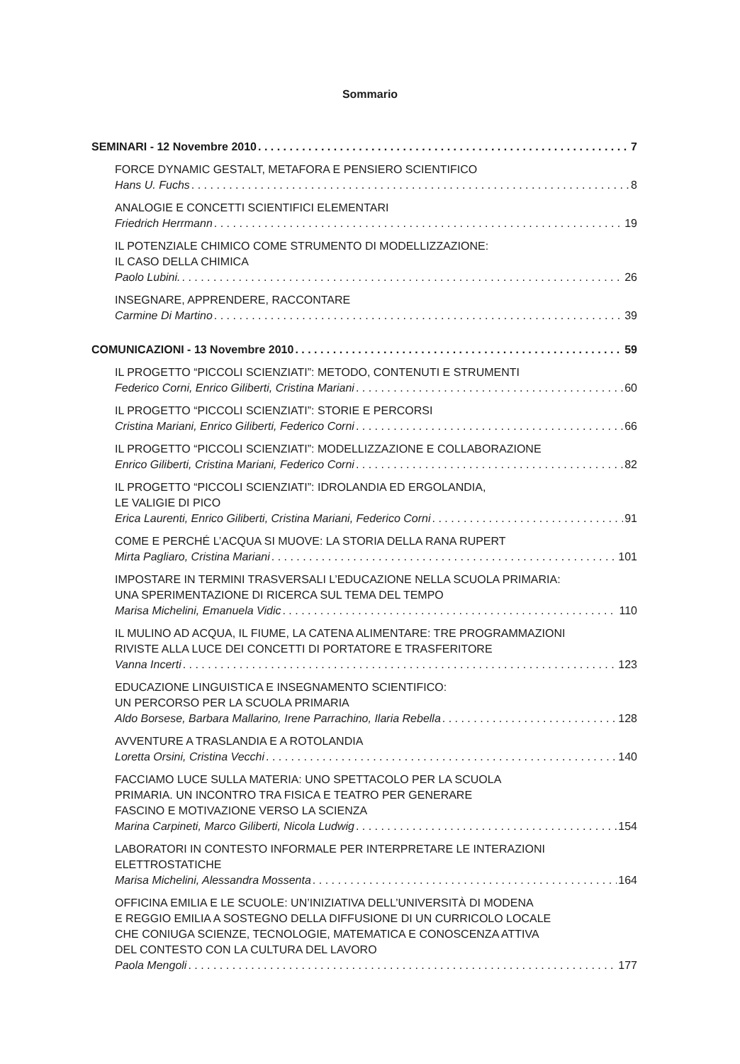Sommario
SEMINARI - 12 Novembre 2010 7
FORCE DYNAMIC GESTALT, METAFORA E PENSIERO SCIENTIFICO
Hans U. Fuchs 8
ANALOGIE E CONCETTI SCIENTIFICI ELEMENTARI
Friedrich Herrmann 19
IL POTENZIALE CHIMICO COME STRUMENTO DI MODELLIZZAZIONE:
IL CASO DELLA CHIMICA
Paolo Lubini. 26
INSEGNARE, APPRENDERE, RACCONTARE
Carmine Di Martino 39
COMUNICAZIONI - 13 Novembre 2010 59
IL PROGETTO “PICCOLI SCIENZIATI”: METODO, CONTENUTI E STRUMENTI
Federico Corni, Enrico Giliberti, Cristina Mariani 60
IL PROGETTO “PICCOLI SCIENZIATI”: STORIE E PERCORSI
Cristina Mariani, Enrico Giliberti, Federico Corni 66
IL PROGETTO “PICCOLI SCIENZIATI”: MODELLIZZAZIONE E COLLABORAZIONE
Enrico Giliberti, Cristina Mariani, Federico Corni 82
IL PROGETTO “PICCOLI SCIENZIATI”: IDROLANDIA ED ERGOLANDIA,
LE VALIGIE DI PICO
Erica Laurenti, Enrico Giliberti, Cristina Mariani, Federico Corni 91
COME E PERCHÉ L’ACQUA SI MUOVE: LA STORIA DELLA RANA RUPERT
Mirta Pagliaro, Cristina Mariani 101
IMPOSTARE IN TERMINI TRASVERSALI L’EDUCAZIONE NELLA SCUOLA PRIMARIA:
UNA SPERIMENTAZIONE DI RICERCA SUL TEMA DEL TEMPO
Marisa Michelini, Emanuela Vidic 110
IL MULINO AD ACQUA, IL FIUME, LA CATENA ALIMENTARE: TRE PROGRAMMAZIONI
RIVISTE ALLA LUCE DEI CONCETTI DI PORTATORE E TRASFERITORE
Vanna Incerti 123
EDUCAZIONE LINGUISTICA E INSEGNAMENTO SCIENTIFICO:
UN PERCORSO PER LA SCUOLA PRIMARIA
Aldo Borsese, Barbara Mallarino, Irene Parrachino, Ilaria Rebella 128
AVVENTURE A TRASLANDIA E A ROTOLANDIA
Loretta Orsini, Cristina Vecchi 140
FACCIAMO LUCE SULLA MATERIA: UNO SPETTACOLO PER LA SCUOLA
PRIMARIA. UN INCONTRO TRA FISICA E TEATRO PER GENERARE
FASCINO E MOTIVAZIONE VERSO LA SCIENZA
Marina Carpineti, Marco Giliberti, Nicola Ludwig 154
LABORATORI IN CONTESTO INFORMALE PER INTERPRETARE LE INTERAZIONI
ELETTROSTATICHE
Marisa Michelini, Alessandra Mossenta 164
OFFICINA EMILIA E LE SCUOLE: UN’INIZIATIVA DELL’UNIVERSITÀ DI MODENA
E REGGIO EMILIA A SOSTEGNO DELLA DIFFUSIONE DI UN CURRICOLO LOCALE
CHE CONIUGA SCIENZE, TECNOLOGIE, MATEMATICA E CONOSCENZA ATTIVA
DEL CONTESTO CON LA CULTURA DEL LAVORO
Paola Mengoli 177